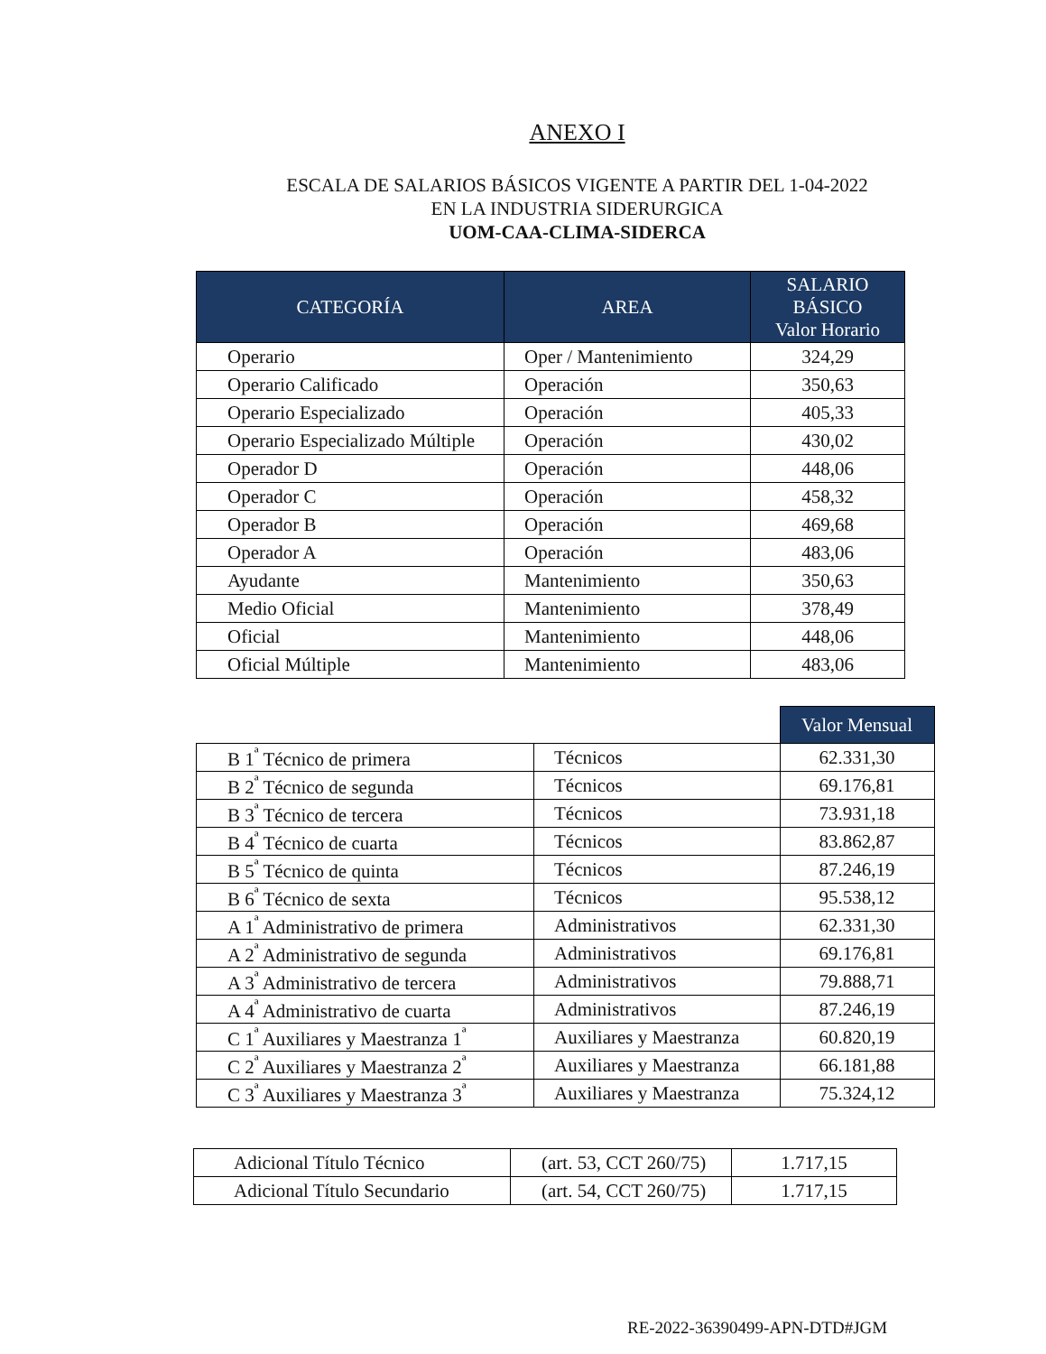ANEXO I
ESCALA DE SALARIOS BÁSICOS VIGENTE A PARTIR DEL 1-04-2022
EN LA INDUSTRIA SIDERURGICA
UOM-CAA-CLIMA-SIDERCA
| CATEGORÍA | AREA | SALARIO BÁSICO Valor Horario |
| --- | --- | --- |
| Operario | Oper / Mantenimiento | 324,29 |
| Operario Calificado | Operación | 350,63 |
| Operario Especializado | Operación | 405,33 |
| Operario Especializado Múltiple | Operación | 430,02 |
| Operador D | Operación | 448,06 |
| Operador C | Operación | 458,32 |
| Operador B | Operación | 469,68 |
| Operador A | Operación | 483,06 |
| Ayudante | Mantenimiento | 350,63 |
| Medio Oficial | Mantenimiento | 378,49 |
| Oficial | Mantenimiento | 448,06 |
| Oficial Múltiple | Mantenimiento | 483,06 |
| | | Valor Mensual |
| B 1<sup>ª</sup> Técnico de primera | Técnicos | 62.331,30 |
| B 2<sup>ª</sup> Técnico de segunda | Técnicos | 69.176,81 |
| B 3<sup>ª</sup> Técnico de tercera | Técnicos | 73.931,18 |
| B 4<sup>ª</sup> Técnico de cuarta | Técnicos | 83.862,87 |
| B 5<sup>ª</sup> Técnico de quinta | Técnicos | 87.246,19 |
| B 6<sup>ª</sup> Técnico de sexta | Técnicos | 95.538,12 |
| A 1<sup>ª</sup> Administrativo de primera | Administrativos | 62.331,30 |
| A 2<sup>ª</sup> Administrativo de segunda | Administrativos | 69.176,81 |
| A 3<sup>ª</sup> Administrativo de tercera | Administrativos | 79.888,71 |
| A 4<sup>ª</sup> Administrativo de cuarta | Administrativos | 87.246,19 |
| C 1<sup>ª</sup> Auxiliares y Maestranza 1<sup>ª</sup> | Auxiliares y Maestranza | 60.820,19 |
| C 2<sup>ª</sup> Auxiliares y Maestranza 2<sup>ª</sup> | Auxiliares y Maestranza | 66.181,88 |
| C 3<sup>ª</sup> Auxiliares y Maestranza 3<sup>ª</sup> | Auxiliares y Maestranza | 75.324,12 |
| Adicional Título Técnico | (art. 53, CCT 260/75) | 1.717,15 |
| Adicional Título Secundario | (art. 54, CCT 260/75) | 1.717,15 |
RE-2022-36390499-APN-DTD#JGM